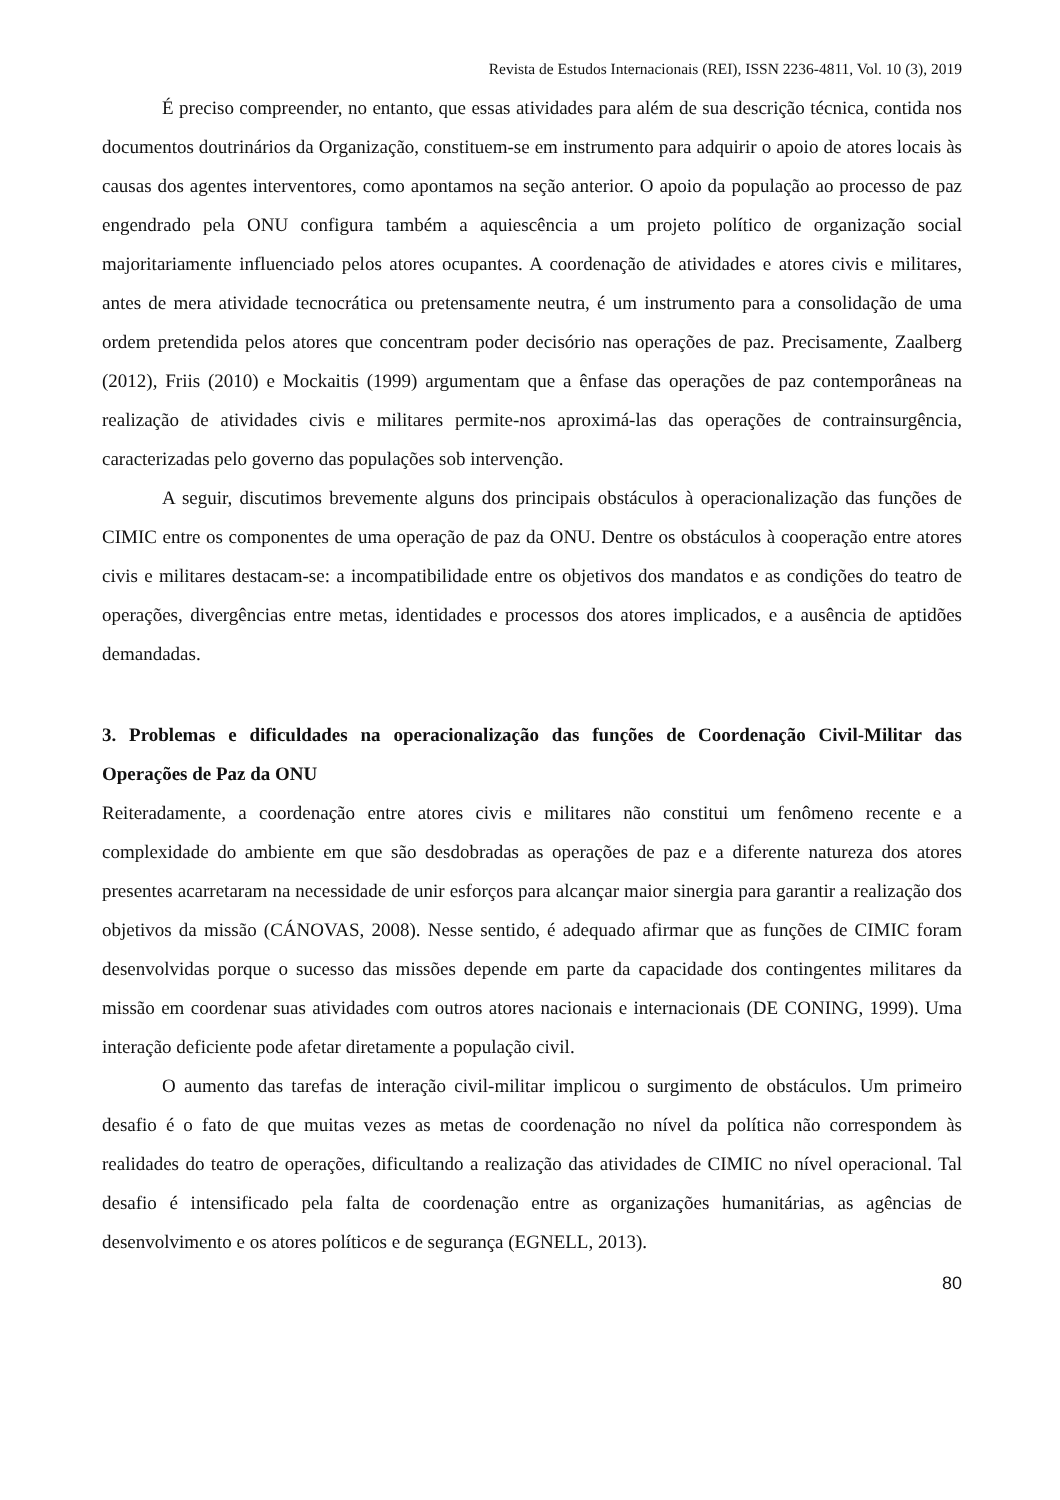Revista de Estudos Internacionais (REI), ISSN 2236-4811, Vol. 10 (3), 2019
É preciso compreender, no entanto, que essas atividades para além de sua descrição técnica, contida nos documentos doutrinários da Organização, constituem-se em instrumento para adquirir o apoio de atores locais às causas dos agentes interventores, como apontamos na seção anterior. O apoio da população ao processo de paz engendrado pela ONU configura também a aquiescência a um projeto político de organização social majoritariamente influenciado pelos atores ocupantes. A coordenação de atividades e atores civis e militares, antes de mera atividade tecnocrática ou pretensamente neutra, é um instrumento para a consolidação de uma ordem pretendida pelos atores que concentram poder decisório nas operações de paz. Precisamente, Zaalberg (2012), Friis (2010) e Mockaitis (1999) argumentam que a ênfase das operações de paz contemporâneas na realização de atividades civis e militares permite-nos aproximá-las das operações de contrainsurgência, caracterizadas pelo governo das populações sob intervenção.
A seguir, discutimos brevemente alguns dos principais obstáculos à operacionalização das funções de CIMIC entre os componentes de uma operação de paz da ONU. Dentre os obstáculos à cooperação entre atores civis e militares destacam-se: a incompatibilidade entre os objetivos dos mandatos e as condições do teatro de operações, divergências entre metas, identidades e processos dos atores implicados, e a ausência de aptidões demandadas.
3. Problemas e dificuldades na operacionalização das funções de Coordenação Civil-Militar das Operações de Paz da ONU
Reiteradamente, a coordenação entre atores civis e militares não constitui um fenômeno recente e a complexidade do ambiente em que são desdobradas as operações de paz e a diferente natureza dos atores presentes acarretaram na necessidade de unir esforços para alcançar maior sinergia para garantir a realização dos objetivos da missão (CÁNOVAS, 2008). Nesse sentido, é adequado afirmar que as funções de CIMIC foram desenvolvidas porque o sucesso das missões depende em parte da capacidade dos contingentes militares da missão em coordenar suas atividades com outros atores nacionais e internacionais (DE CONING, 1999). Uma interação deficiente pode afetar diretamente a população civil.
O aumento das tarefas de interação civil-militar implicou o surgimento de obstáculos. Um primeiro desafio é o fato de que muitas vezes as metas de coordenação no nível da política não correspondem às realidades do teatro de operações, dificultando a realização das atividades de CIMIC no nível operacional. Tal desafio é intensificado pela falta de coordenação entre as organizações humanitárias, as agências de desenvolvimento e os atores políticos e de segurança (EGNELL, 2013).
80